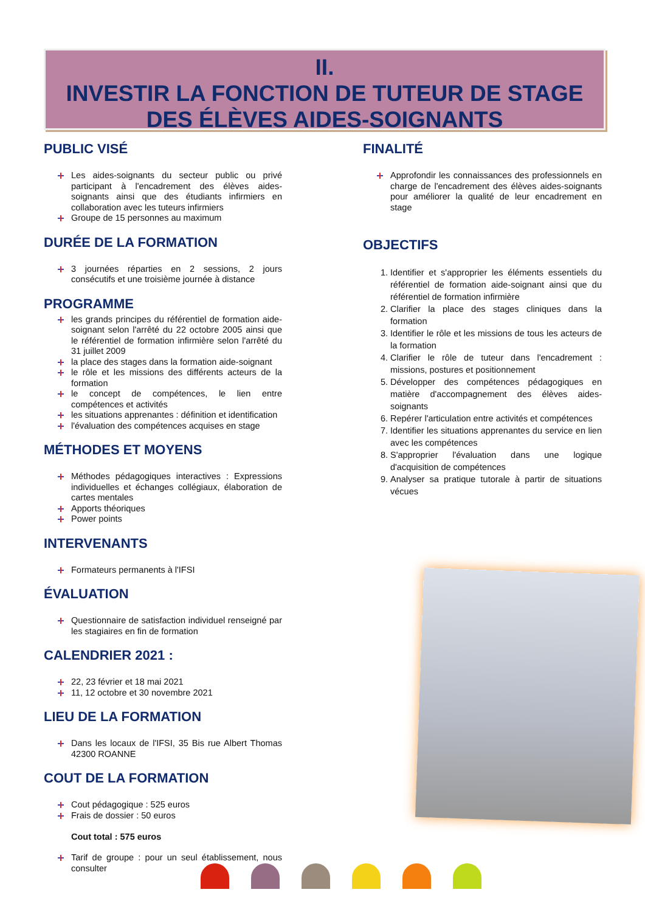II.
INVESTIR LA FONCTION DE TUTEUR DE STAGE
DES ÉLÈVES AIDES-SOIGNANTS
PUBLIC VISÉ
Les aides-soignants du secteur public ou privé participant à l'encadrement des élèves aides-soignants ainsi que des étudiants infirmiers en collaboration avec les tuteurs infirmiers
Groupe de 15 personnes au maximum
DURÉE DE LA FORMATION
3 journées réparties en 2 sessions, 2 jours consécutifs et une troisième journée à distance
PROGRAMME
les grands principes du référentiel de formation aide-soignant selon l'arrêté du 22 octobre 2005 ainsi que le référentiel de formation infirmière selon l'arrêté du 31 juillet 2009
la place des stages dans la formation aide-soignant
le rôle et les missions des différents acteurs de la formation
le concept de compétences, le lien entre compétences et activités
les situations apprenantes : définition et identification
l'évaluation des compétences acquises en stage
MÉTHODES ET MOYENS
Méthodes pédagogiques interactives : Expressions individuelles et échanges collégiaux, élaboration de cartes mentales
Apports théoriques
Power points
INTERVENANTS
Formateurs permanents à l'IFSI
ÉVALUATION
Questionnaire de satisfaction individuel renseigné par les stagiaires en fin de formation
CALENDRIER 2021 :
22, 23 février et 18 mai 2021
11, 12 octobre et 30 novembre 2021
LIEU DE LA FORMATION
Dans les locaux de l'IFSI, 35 Bis rue Albert Thomas 42300 ROANNE
COUT DE LA FORMATION
Cout pédagogique : 525 euros
Frais de dossier : 50 euros
Cout total : 575 euros
Tarif de groupe : pour un seul établissement, nous consulter
FINALITÉ
Approfondir les connaissances des professionnels en charge de l'encadrement des élèves aides-soignants pour améliorer la qualité de leur encadrement en stage
OBJECTIFS
1. Identifier et s'approprier les éléments essentiels du référentiel de formation aide-soignant ainsi que du référentiel de formation infirmière
2. Clarifier la place des stages cliniques dans la formation
3. Identifier le rôle et les missions de tous les acteurs de la formation
4. Clarifier le rôle de tuteur dans l'encadrement : missions, postures et positionnement
5. Développer des compétences pédagogiques en matière d'accompagnement des élèves aides-soignants
6. Repérer l'articulation entre activités et compétences
7. Identifier les situations apprenantes du service en lien avec les compétences
8. S'approprier l'évaluation dans une logique d'acquisition de compétences
9. Analyser sa pratique tutorale à partir de situations vécues